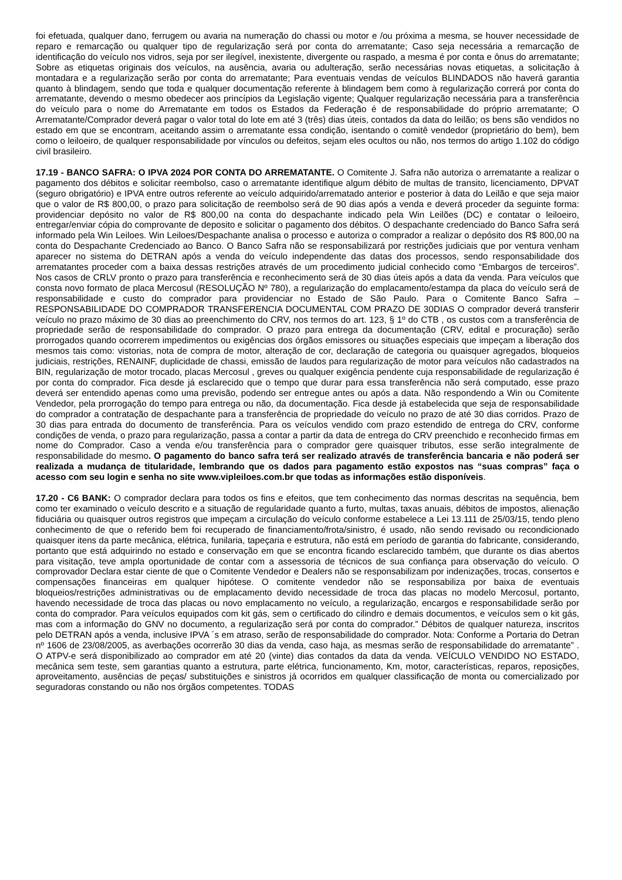foi efetuada, qualquer dano, ferrugem ou avaria na numeração do chassi ou motor e /ou próxima a mesma, se houver necessidade de reparo e remarcação ou qualquer tipo de regularização será por conta do arrematante; Caso seja necessária a remarcação de identificação do veículo nos vidros, seja por ser ilegível, inexistente, divergente ou raspado, a mesma é por conta e ônus do arrematante; Sobre as etiquetas originais dos veículos, na ausência, avaria ou adulteração, serão necessárias novas etiquetas, a solicitação à montadara e a regularização serão por conta do arrematante; Para eventuais vendas de veículos BLINDADOS não haverá garantia quanto à blindagem, sendo que toda e qualquer documentação referente à blindagem bem como à regularização correrá por conta do arrematante, devendo o mesmo obedecer aos princípios da Legislação vigente; Qualquer regularização necessária para a transferência do veículo para o nome do Arrematante em todos os Estados da Federação é de responsabilidade do próprio arrematante; O Arrematante/Comprador deverá pagar o valor total do lote em até 3 (três) dias úteis, contados da data do leilão; os bens são vendidos no estado em que se encontram, aceitando assim o arrematante essa condição, isentando o comitê vendedor (proprietário do bem), bem como o leiloeiro, de qualquer responsabilidade por vínculos ou defeitos, sejam eles ocultos ou não, nos termos do artigo 1.102 do código civil brasileiro.
17.19 - BANCO SAFRA: O IPVA 2024 POR CONTA DO ARREMATANTE. O Comitente J. Safra não autoriza o arrematante a realizar o pagamento dos débitos e solicitar reembolso, caso o arrematante identifique algum débito de multas de transito, licenciamento, DPVAT (seguro obrigatório) e IPVA entre outros referente ao veículo adquirido/arrematado anterior e posterior à data do Leilão e que seja maior que o valor de R$ 800,00, o prazo para solicitação de reembolso será de 90 dias após a venda e deverá proceder da seguinte forma: providenciar depósito no valor de R$ 800,00 na conta do despachante indicado pela Win Leilões (DC) e contatar o leiloeiro, entregar/enviar cópia do comprovante de deposito e solicitar o pagamento dos débitos. O despachante credenciado do Banco Safra será informado pela Win Leiloes. Win Leiloes/Despachante analisa o processo e autoriza o comprador a realizar o depósito dos R$ 800,00 na conta do Despachante Credenciado ao Banco. O Banco Safra não se responsabilizará por restrições judiciais que por ventura venham aparecer no sistema do DETRAN após a venda do veículo independente das datas dos processos, sendo responsabilidade dos arrematantes proceder com a baixa dessas restrições através de um procedimento judicial conhecido como “Embargos de terceiros”. Nos casos de CRLV pronto o prazo para transferência e reconhecimento será de 30 dias úteis após a data da venda. Para veículos que consta novo formato de placa Mercosul (RESOLUÇÃO Nº 780), a regularização do emplacamento/estampa da placa do veículo será de responsabilidade e custo do comprador para providenciar no Estado de São Paulo. Para o Comitente Banco Safra – RESPONSABILIDADE DO COMPRADOR TRANSFERENCIA DOCUMENTAL COM PRAZO DE 30DIAS O comprador deverá transferir veículo no prazo máximo de 30 dias ao preenchimento do CRV, nos termos do art. 123, § 1º do CTB , os custos com a transferência de propriedade serão de responsabilidade do comprador. O prazo para entrega da documentação (CRV, edital e procuração) serão prorrogados quando ocorrerem impedimentos ou exigências dos órgãos emissores ou situações especiais que impeçam a liberação dos mesmos tais como: vistorias, nota de compra de motor, alteração de cor, declaração de categoria ou quaisquer agregados, bloqueios judiciais, restrições, RENAINF, duplicidade de chassi, emissão de laudos para regularização de motor para veículos não cadastrados na BIN, regularização de motor trocado, placas Mercosul , greves ou qualquer exigência pendente cuja responsabilidade de regularização é por conta do comprador. Fica desde já esclarecido que o tempo que durar para essa transferência não será computado, esse prazo deverá ser entendido apenas como uma previsão, podendo ser entregue antes ou após a data. Não respondendo a Win ou Comitente Vendedor, pela prorrogação do tempo para entrega ou não, da documentação. Fica desde já estabelecida que seja de responsabilidade do comprador a contratação de despachante para a transferência de propriedade do veículo no prazo de até 30 dias corridos. Prazo de 30 dias para entrada do documento de transferência. Para os veículos vendido com prazo estendido de entrega do CRV, conforme condições de venda, o prazo para regularização, passa a contar a partir da data de entrega do CRV preenchido e reconhecido firmas em nome do Comprador. Caso a venda e/ou transferência para o comprador gere quaisquer tributos, esse serão integralmente de responsabilidade do mesmo. O pagamento do banco safra terá ser realizado através de transferência bancaria e não poderá ser realizada a mudança de titularidade, lembrando que os dados para pagamento estão expostos nas “suas compras” faça o acesso com seu login e senha no site www.vipleiloes.com.br que todas as informações estão disponíveis.
17.20 - C6 BANK: O comprador declara para todos os fins e efeitos, que tem conhecimento das normas descritas na sequência, bem como ter examinado o veículo descrito e a situação de regularidade quanto a furto, multas, taxas anuais, débitos de impostos, alienação fiduciária ou quaisquer outros registros que impeçam a circulação do veículo conforme estabelece a Lei 13.111 de 25/03/15, tendo pleno conhecimento de que o referido bem foi recuperado de financiamento/frota/sinistro, é usado, não sendo revisado ou recondicionado quaisquer itens da parte mecânica, elétrica, funilaria, tapeçaria e estrutura, não está em período de garantia do fabricante, considerando, portanto que está adquirindo no estado e conservação em que se encontra ficando esclarecido também, que durante os dias abertos para visitação, teve ampla oportunidade de contar com a assessoria de técnicos de sua confiança para observação do veículo. O comprovador Declara estar ciente de que o Comitente Vendedor e Dealers não se responsabilizam por indenizações, trocas, consertos e compensações financeiras em qualquer hipótese. O comitente vendedor não se responsabiliza por baixa de eventuais bloqueios/restrições administrativas ou de emplacamento devido necessidade de troca das placas no modelo Mercosul, portanto, havendo necessidade de troca das placas ou novo emplacamento no veículo, a regularização, encargos e responsabilidade serão por conta do comprador. Para veículos equipados com kit gás, sem o certificado do cilindro e demais documentos, e veículos sem o kit gás, mas com a informação do GNV no documento, a regularização será por conta do comprador.” Débitos de qualquer natureza, inscritos pelo DETRAN após a venda, inclusive IPVA ´s em atraso, serão de responsabilidade do comprador. Nota: Conforme a Portaria do Detran nº 1606 de 23/08/2005, as averbações ocorrerão 30 dias da venda, caso haja, as mesmas serão de responsabilidade do arrematante” . O ATPV-e será disponibilizado ao comprador em até 20 (vinte) dias contados da data da venda. VEÍCULO VENDIDO NO ESTADO, mecânica sem teste, sem garantias quanto a estrutura, parte elétrica, funcionamento, Km, motor, características, reparos, reposições, aproveitamento, ausências de peças/ substituições e sinistros já ocorridos em qualquer classificação de monta ou comercializado por seguradoras constando ou não nos órgãos competentes. TODAS